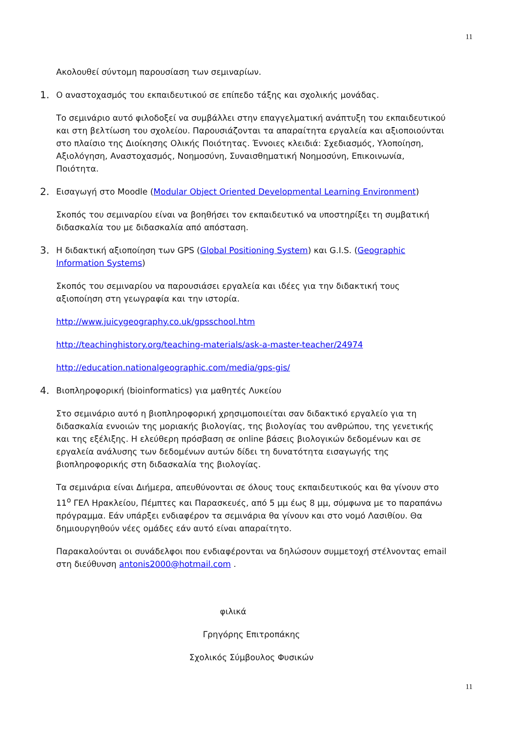11
Ακολουθεί σύντομη παρουσίαση των σεμιναρίων.
1. Ο αναστοχασμός του εκπαιδευτικού σε επίπεδο τάξης και σχολικής μονάδας.
Το σεμινάριο αυτό φιλοδοξεί να συμβάλλει στην επαγγελματική ανάπτυξη του εκπαιδευτικού και στη βελτίωση του σχολείου. Παρουσιάζονται τα απαραίτητα εργαλεία και αξιοποιούνται στο πλαίσιο της Διοίκησης Ολικής Ποιότητας. Έννοιες κλειδιά: Σχεδιασμός, Υλοποίηση, Αξιολόγηση, Αναστοχασμός, Νοημοσύνη, Συναισθηματική Νοημοσύνη, Επικοινωνία, Ποιότητα.
2. Εισαγωγή στο Moodle (Modular Object Oriented Developmental Learning Environment)
Σκοπός του σεμιναρίου είναι να βοηθήσει τον εκπαιδευτικό να υποστηρίξει τη συμβατική διδασκαλία του με διδασκαλία από απόσταση.
3. Η διδακτική αξιοποίηση των GPS (Global Positioning System) και G.I.S. (Geographic Information Systems)
Σκοπός του σεμιναρίου να παρουσιάσει εργαλεία και ιδέες για την διδακτική τους αξιοποίηση στη γεωγραφία και την ιστορία.
http://www.juicygeography.co.uk/gpsschool.htm
http://teachinghistory.org/teaching-materials/ask-a-master-teacher/24974
http://education.nationalgeographic.com/media/gps-gis/
4. Βιοπληροφορική (bioinformatics) για μαθητές Λυκείου
Στο σεμινάριο αυτό η βιοπληροφορική χρησιμοποιείται σαν διδακτικό εργαλείο για τη διδασκαλία εννοιών της μοριακής βιολογίας, της βιολογίας του ανθρώπου, της γενετικής και της εξέλιξης. Η ελεύθερη πρόσβαση σε online βάσεις βιολογικών δεδομένων και σε εργαλεία ανάλυσης των δεδομένων αυτών δίδει τη δυνατότητα εισαγωγής της βιοπληροφορικής στη διδασκαλία της βιολογίας.
Τα σεμινάρια είναι Διήμερα, απευθύνονται σε όλους τους εκπαιδευτικούς και θα γίνουν στο 11<sup>ο</sup> ΓΕΛ Ηρακλείου, Πέμπτες και Παρασκευές, από 5 μμ έως 8 μμ, σύμφωνα με το παραπάνω πρόγραμμα. Εάν υπάρξει ενδιαφέρον τα σεμινάρια θα γίνουν και στο νομό Λασιθίου. Θα δημιουργηθούν νέες ομάδες εάν αυτό είναι απαραίτητο.
Παρακαλούνται οι συνάδελφοι που ενδιαφέρονται να δηλώσουν συμμετοχή στέλνοντας email στη διεύθυνση antonis2000@hotmail.com .
φιλικά
Γρηγόρης Επιτροπάκης
Σχολικός Σύμβουλος Φυσικών
11